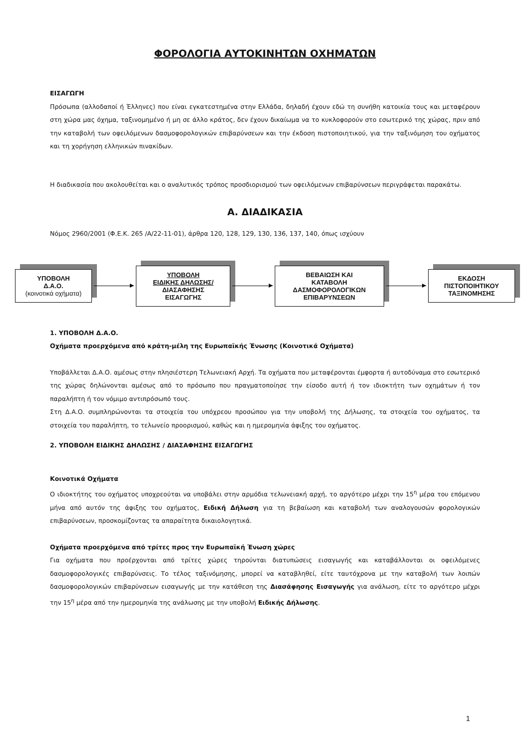ΦΟΡΟΛΟΓΙΑ ΑΥΤΟΚΙΝΗΤΩΝ ΟΧΗΜΑΤΩΝ
ΕΙΣΑΓΩΓΗ
Πρόσωπα (αλλοδαποί ή Έλληνες) που είναι εγκατεστημένα στην Ελλάδα, δηλαδή έχουν εδώ τη συνήθη κατοικία τους και μεταφέρουν στη χώρα μας όχημα, ταξινομημένο ή μη σε άλλο κράτος, δεν έχουν δικαίωμα να το κυκλοφορούν στο εσωτερικό της χώρας, πριν από την καταβολή των οφειλόμενων δασμοφορολογικών επιβαρύνσεων και την έκδοση πιστοποιητικού, για την ταξινόμηση του οχήματος και τη χορήγηση ελληνικών πινακίδων.
Η διαδικασία που ακολουθείται και ο αναλυτικός τρόπος προσδιορισμού των οφειλόμενων επιβαρύνσεων περιγράφεται παρακάτω.
Α. ΔΙΑΔΙΚΑΣΙΑ
Νόμος 2960/2001 (Φ.Ε.Κ. 265 /Α/22-11-01), άρθρα 120, 128, 129, 130, 136, 137, 140, όπως ισχύουν
ΥΠΟΒΟΛΗ
Δ.Α.Ο.
(κοινοτικά οχήματα)
ΥΠΟΒΟΛΗ
ΕΙΔΙΚΗΣ ΔΗΛΩΣΗΣ/
ΔΙΑΣΑΦΗΣΗΣ
ΕΙΣΑΓΩΓΗΣ
ΒΕΒΑΙΩΣΗ ΚΑΙ
ΚΑΤΑΒΟΛΗ
ΔΑΣΜΟΦΟΡΟΛΟΓΙΚΩΝ
ΕΠΙΒΑΡΥΝΣΕΩΝ
ΕΚΔΟΣΗ
ΠΙΣΤΟΠΟΙΗΤΙΚΟΥ
ΤΑΞΙΝΟΜΗΣΗΣ
1. ΥΠΟΒΟΛΗ Δ.Α.Ο.
Οχήματα προερχόμενα από κράτη-μέλη της Ευρωπαϊκής Ένωσης (Κοινοτικά Οχήματα)
Υποβάλλεται Δ.Α.Ο. αμέσως στην πλησιέστερη Τελωνειακή Αρχή. Τα οχήματα που μεταφέρονται έμφορτα ή αυτοδύναμα στο εσωτερικό της χώρας δηλώνονται αμέσως από το πρόσωπο που πραγματοποίησε την είσοδο αυτή ή τον ιδιοκτήτη των οχημάτων ή τον παραλήπτη ή τον νόμιμο αντιπρόσωπό τους.
Στη Δ.Α.Ο. συμπληρώνονται τα στοιχεία του υπόχρεου προσώπου για την υποβολή της Δήλωσης, τα στοιχεία του οχήματος, τα στοιχεία του παραλήπτη, το τελωνείο προορισμού, καθώς και η ημερομηνία άφιξης του οχήματος.
2. ΥΠΟΒΟΛΗ ΕΙΔΙΚΗΣ ΔΗΛΩΣΗΣ / ΔΙΑΣΑΦΗΣΗΣ ΕΙΣΑΓΩΓΗΣ
Κοινοτικά Οχήματα
Ο ιδιοκτήτης του οχήματος υποχρεούται να υποβάλει στην αρμόδια τελωνειακή αρχή, το αργότερο μέχρι την 15<sup>η</sup> μέρα του επόμενου μήνα από αυτόν της άφιξης του οχήματος, Ειδική Δήλωση για τη βεβαίωση και καταβολή των αναλογουσών φορολογικών επιβαρύνσεων, προσκομίζοντας τα απαραίτητα δικαιολογητικά.
Οχήματα προερχόμενα από τρίτες προς την Ευρωπαϊκή Ένωση χώρες
Για οχήματα που προέρχονται από τρίτες χώρες τηρούνται διατυπώσεις εισαγωγής και καταβάλλονται οι οφειλόμενες δασμοφορολογικές επιβαρύνσεις. Το τέλος ταξινόμησης, μπορεί να καταβληθεί, είτε ταυτόχρονα με την καταβολή των λοιπών δασμοφορολογικών επιβαρύνσεων εισαγωγής με την κατάθεση της Διασάφησης Εισαγωγής για ανάλωση, είτε το αργότερο μέχρι την 15<sup>η</sup> μέρα από την ημερομηνία της ανάλωσης με την υποβολή Ειδικής Δήλωσης.
1